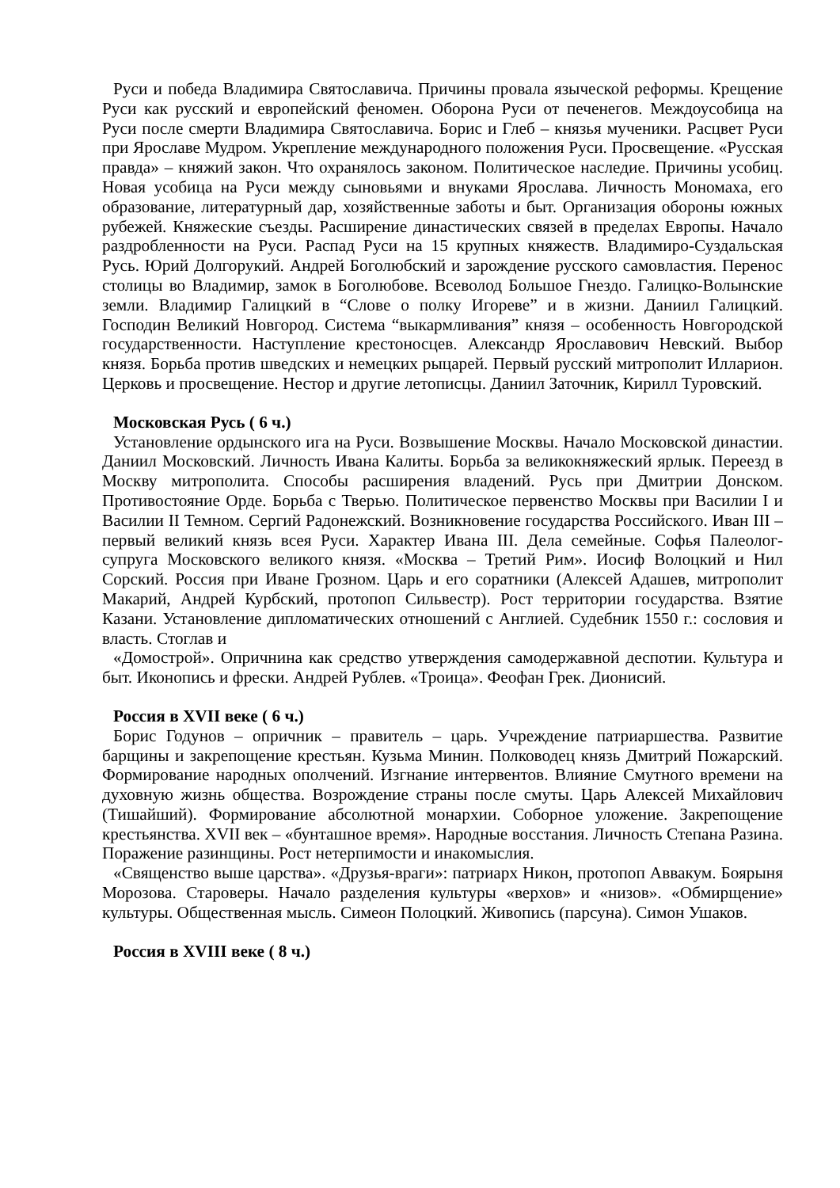Руси и победа Владимира Святославича. Причины провала языческой реформы. Крещение Руси как русский и европейский феномен. Оборона Руси от печенегов. Междоусобица на Руси после смерти Владимира Святославича. Борис и Глеб – князья мученики. Расцвет Руси при Ярославе Мудром. Укрепление международного положения Руси. Просвещение. «Русская правда» – княжий закон. Что охранялось законом. Политическое наследие. Причины усобиц. Новая усобица на Руси между сыновьями и внуками Ярослава. Личность Мономаха, его образование, литературный дар, хозяйственные заботы и быт. Организация обороны южных рубежей. Княжеские съезды. Расширение династических связей в пределах Европы. Начало раздробленности на Руси. Распад Руси на 15 крупных княжеств. Владимиро-Суздальская Русь. Юрий Долгорукий. Андрей Боголюбский и зарождение русского самовластия. Перенос столицы во Владимир, замок в Боголюбове. Всеволод Большое Гнездо. Галицко-Волынские земли. Владимир Галицкий в “Слове о полку Игореве” и в жизни. Даниил Галицкий. Господин Великий Новгород. Система “выкармливания” князя – особенность Новгородской государственности. Наступление крестоносцев. Александр Ярославович Невский. Выбор князя. Борьба против шведских и немецких рыцарей. Первый русский митрополит Илларион. Церковь и просвещение. Нестор и другие летописцы. Даниил Заточник, Кирилл Туровский.
Московская Русь ( 6 ч.)
Установление ордынского ига на Руси. Возвышение Москвы. Начало Московской династии. Даниил Московский. Личность Ивана Калиты. Борьба за великокняжеский ярлык. Переезд в Москву митрополита. Способы расширения владений. Русь при Дмитрии Донском. Противостояние Орде. Борьба с Тверью. Политическое первенство Москвы при Василии I и Василии II Темном. Сергий Радонежский. Возникновение государства Российского. Иван III – первый великий князь всея Руси. Характер Ивана III. Дела семейные. Софья Палеолог- супруга Московского великого князя. «Москва – Третий Рим». Иосиф Волоцкий и Нил Сорский. Россия при Иване Грозном. Царь и его соратники (Алексей Адашев, митрополит Макарий, Андрей Курбский, протопоп Сильвестр). Рост территории государства. Взятие Казани. Установление дипломатических отношений с Англией. Судебник 1550 г.: сословия и власть. Стоглав и
«Домострой». Опричнина как средство утверждения самодержавной деспотии. Культура и быт. Иконопись и фрески. Андрей Рублев. «Троица». Феофан Грек. Дионисий.
Россия в XVII веке ( 6 ч.)
Борис Годунов – опричник – правитель – царь. Учреждение патриаршества. Развитие барщины и закрепощение крестьян. Кузьма Минин. Полководец князь Дмитрий Пожарский. Формирование народных ополчений. Изгнание интервентов. Влияние Смутного времени на духовную жизнь общества. Возрождение страны после смуты. Царь Алексей Михайлович (Тишайший). Формирование абсолютной монархии. Соборное уложение. Закрепощение крестьянства. XVII век – «бунташное время». Народные восстания. Личность Степана Разина. Поражение разинщины. Рост нетерпимости и инакомыслия.
«Священство выше царства». «Друзья-враги»: патриарх Никон, протопоп Аввакум. Боярыня Морозова. Староверы. Начало разделения культуры «верхов» и «низов». «Обмирщение» культуры. Общественная мысль. Симеон Полоцкий. Живопись (парсуна). Симон Ушаков.
Россия в XVIII веке ( 8 ч.)